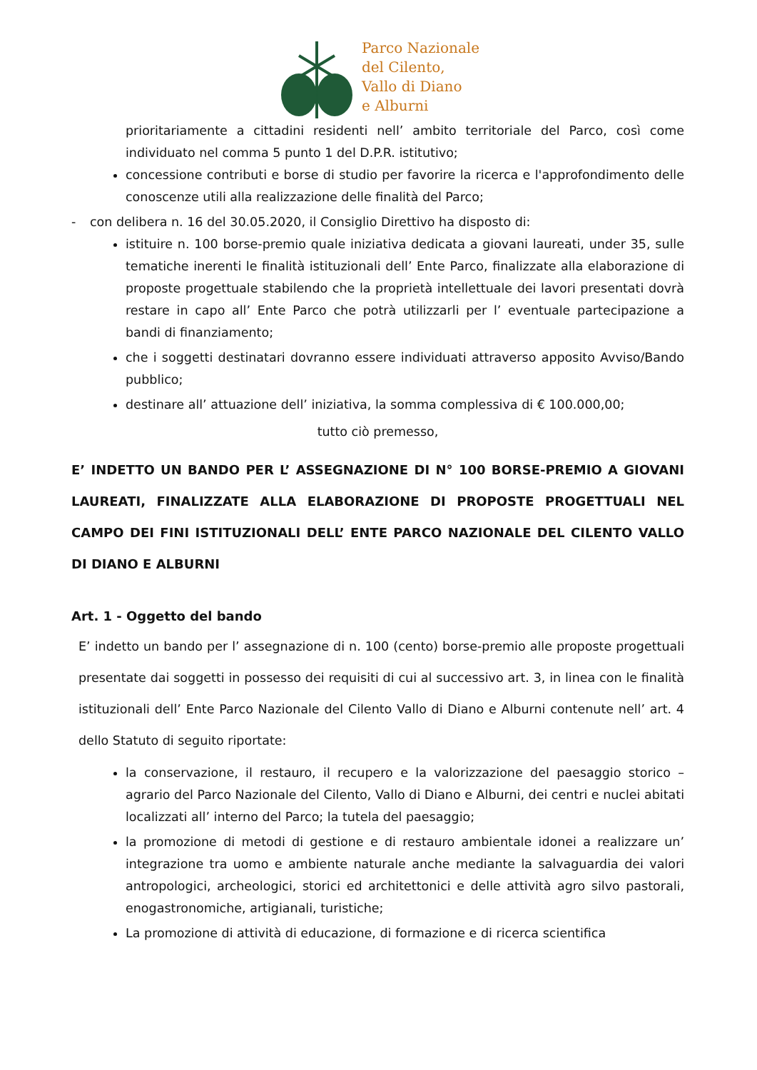Parco Nazionale
del Cilento,
Vallo di Diano
e Alburni
prioritariamente a cittadini residenti nell’ ambito territoriale del Parco, così come individuato nel comma 5 punto 1 del D.P.R. istitutivo;
concessione contributi e borse di studio per favorire la ricerca e l'approfondimento delle conoscenze utili alla realizzazione delle finalità del Parco;
- con delibera n. 16 del 30.05.2020, il Consiglio Direttivo ha disposto di:
istituire n. 100 borse-premio quale iniziativa dedicata a giovani laureati, under 35, sulle tematiche inerenti le finalità istituzionali dell’ Ente Parco, finalizzate alla elaborazione di proposte progettuale stabilendo che la proprietà intellettuale dei lavori presentati dovrà restare in capo all’ Ente Parco che potrà utilizzarli per l’ eventuale partecipazione a bandi di finanziamento;
che i soggetti destinatari dovranno essere individuati attraverso apposito Avviso/Bando pubblico;
destinare all’ attuazione dell’ iniziativa, la somma complessiva di € 100.000,00;
tutto ciò premesso,
E’ INDETTO UN BANDO PER L’ ASSEGNAZIONE DI N° 100 BORSE-PREMIO A GIOVANI LAUREATI, FINALIZZATE ALLA ELABORAZIONE DI PROPOSTE PROGETTUALI NEL CAMPO DEI FINI ISTITUZIONALI DELL’ ENTE PARCO NAZIONALE DEL CILENTO VALLO DI DIANO E ALBURNI
Art. 1 - Oggetto del bando
E’ indetto un bando per l’ assegnazione di n. 100 (cento) borse-premio alle proposte progettuali presentate dai soggetti in possesso dei requisiti di cui al successivo art. 3, in linea con le finalità istituzionali dell’ Ente Parco Nazionale del Cilento Vallo di Diano e Alburni contenute nell’ art. 4 dello Statuto di seguito riportate:
la conservazione, il restauro, il recupero e la valorizzazione del paesaggio storico – agrario del Parco Nazionale del Cilento, Vallo di Diano e Alburni, dei centri e nuclei abitati localizzati all’ interno del Parco; la tutela del paesaggio;
la promozione di metodi di gestione e di restauro ambientale idonei a realizzare un’ integrazione tra uomo e ambiente naturale anche mediante la salvaguardia dei valori antropologici, archeologici, storici ed architettonici e delle attività agro silvo pastorali, enogastronomiche, artigianali, turistiche;
La promozione di attività di educazione, di formazione e di ricerca scientifica